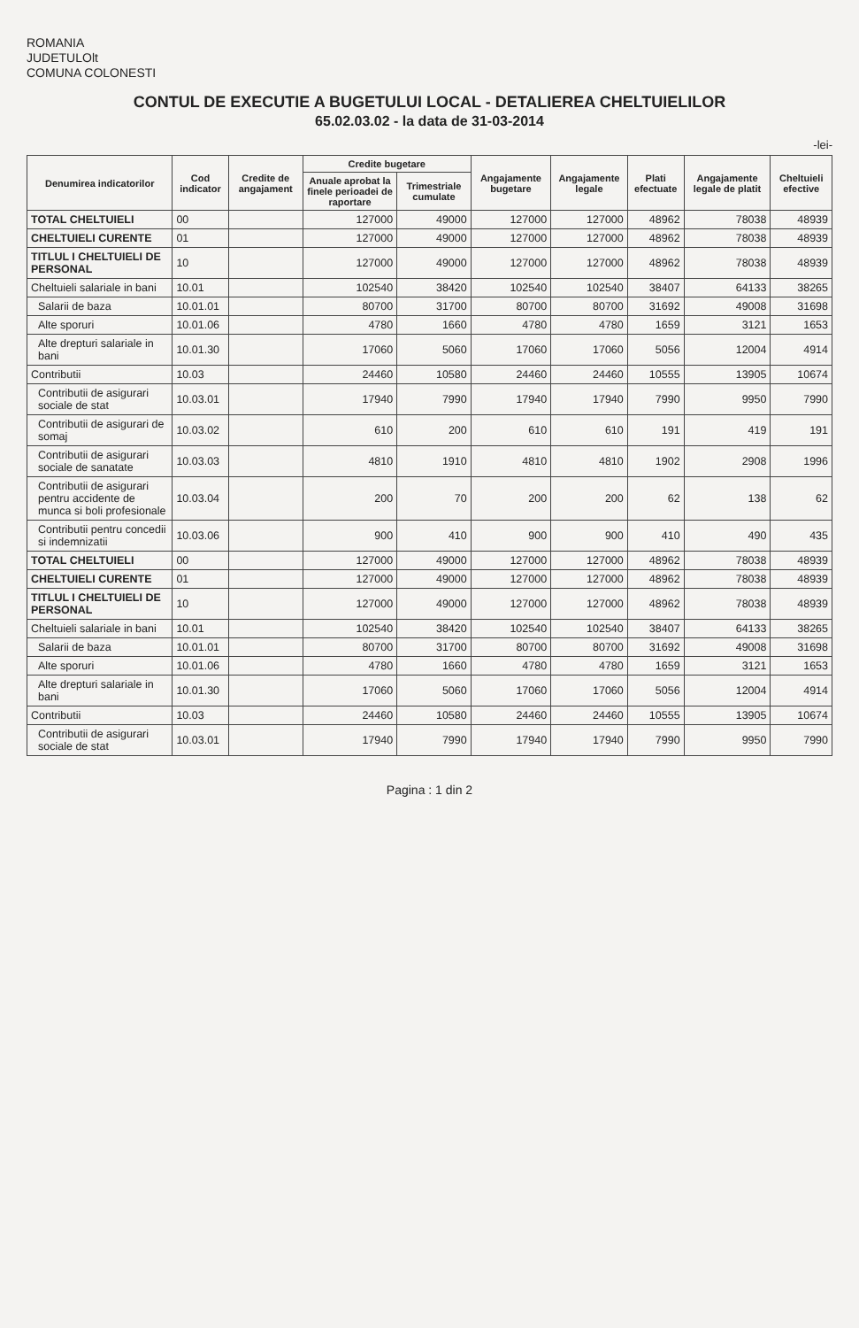ROMANIA
JUDETULOlt
COMUNA COLONESTI
CONTUL DE EXECUTIE A BUGETULUI LOCAL - DETALIEREA CHELTUIELILOR
65.02.03.02 - la data de 31-03-2014
-lei-
| Denumirea indicatorilor | Cod indicator | Credite de angajament | Credite bugetare | | Angajamente bugetare | Angajamente legale | Plati efectuate | Angajamente legale de platit | Cheltuieli efective |
| --- | --- | --- | --- | --- | --- | --- | --- | --- | --- |
| | | | Anuale aprobat la finele perioadei de raportare | Trimestriale cumulate | | | | | |
| TOTAL CHELTUIELI | 00 | | 127000 | 49000 | 127000 | 127000 | 48962 | 78038 | 48939 |
| CHELTUIELI CURENTE | 01 | | 127000 | 49000 | 127000 | 127000 | 48962 | 78038 | 48939 |
| TITLUL I CHELTUIELI DE PERSONAL | 10 | | 127000 | 49000 | 127000 | 127000 | 48962 | 78038 | 48939 |
| Cheltuieli salariale in bani | 10.01 | | 102540 | 38420 | 102540 | 102540 | 38407 | 64133 | 38265 |
| Salarii de baza | 10.01.01 | | 80700 | 31700 | 80700 | 80700 | 31692 | 49008 | 31698 |
| Alte sporuri | 10.01.06 | | 4780 | 1660 | 4780 | 4780 | 1659 | 3121 | 1653 |
| Alte drepturi salariale in bani | 10.01.30 | | 17060 | 5060 | 17060 | 17060 | 5056 | 12004 | 4914 |
| Contributii | 10.03 | | 24460 | 10580 | 24460 | 24460 | 10555 | 13905 | 10674 |
| Contributii de asigurari sociale de stat | 10.03.01 | | 17940 | 7990 | 17940 | 17940 | 7990 | 9950 | 7990 |
| Contributii de asigurari de somaj | 10.03.02 | | 610 | 200 | 610 | 610 | 191 | 419 | 191 |
| Contributii de asigurari sociale de sanatate | 10.03.03 | | 4810 | 1910 | 4810 | 4810 | 1902 | 2908 | 1996 |
| Contributii de asigurari pentru accidente de munca si boli profesionale | 10.03.04 | | 200 | 70 | 200 | 200 | 62 | 138 | 62 |
| Contributii pentru concedii si indemnizatii | 10.03.06 | | 900 | 410 | 900 | 900 | 410 | 490 | 435 |
| TOTAL CHELTUIELI | 00 | | 127000 | 49000 | 127000 | 127000 | 48962 | 78038 | 48939 |
| CHELTUIELI CURENTE | 01 | | 127000 | 49000 | 127000 | 127000 | 48962 | 78038 | 48939 |
| TITLUL I CHELTUIELI DE PERSONAL | 10 | | 127000 | 49000 | 127000 | 127000 | 48962 | 78038 | 48939 |
| Cheltuieli salariale in bani | 10.01 | | 102540 | 38420 | 102540 | 102540 | 38407 | 64133 | 38265 |
| Salarii de baza | 10.01.01 | | 80700 | 31700 | 80700 | 80700 | 31692 | 49008 | 31698 |
| Alte sporuri | 10.01.06 | | 4780 | 1660 | 4780 | 4780 | 1659 | 3121 | 1653 |
| Alte drepturi salariale in bani | 10.01.30 | | 17060 | 5060 | 17060 | 17060 | 5056 | 12004 | 4914 |
| Contributii | 10.03 | | 24460 | 10580 | 24460 | 24460 | 10555 | 13905 | 10674 |
| Contributii de asigurari sociale de stat | 10.03.01 | | 17940 | 7990 | 17940 | 17940 | 7990 | 9950 | 7990 |
Pagina : 1 din 2